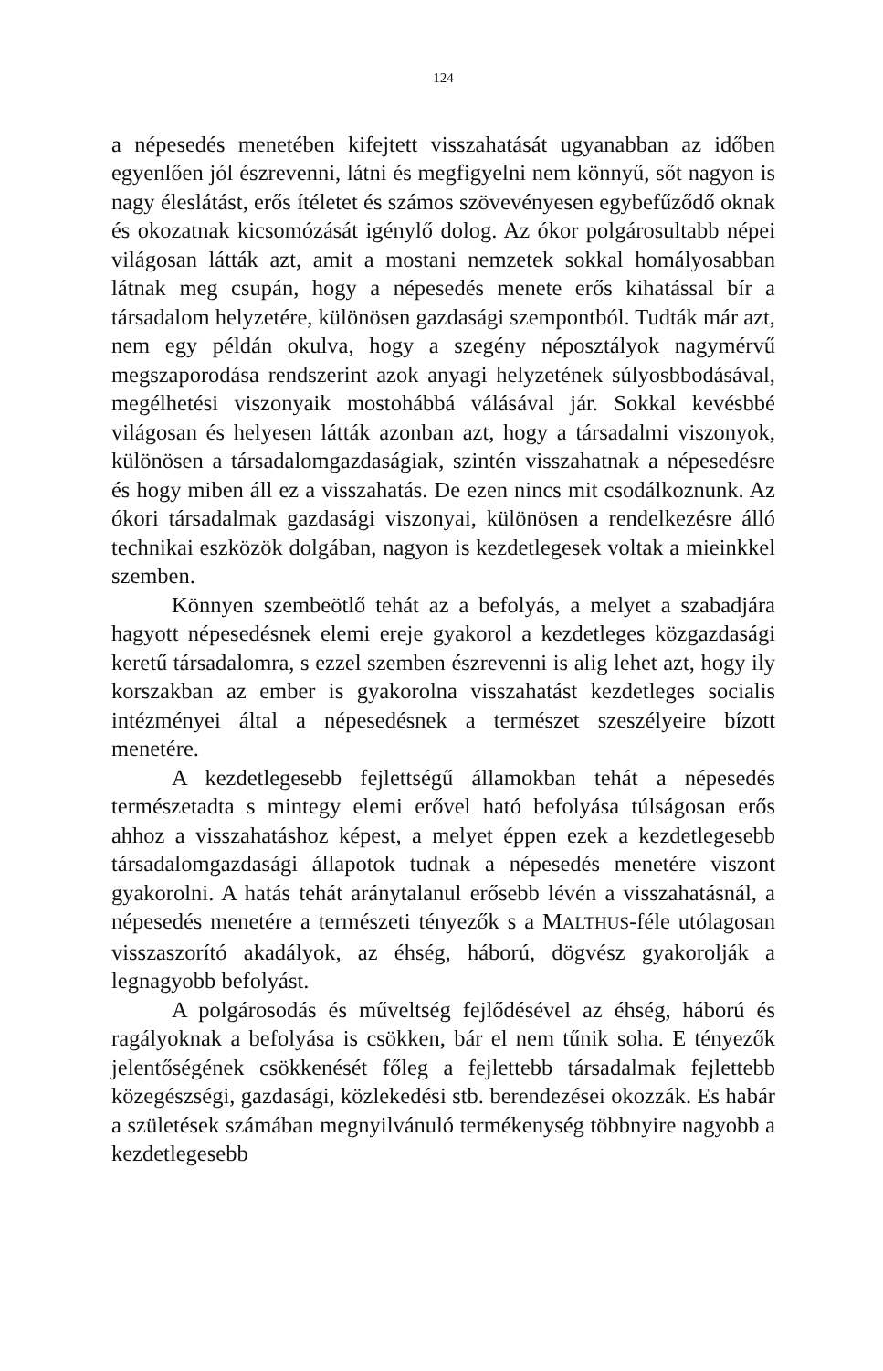124
a népesedés menetében kifejtett visszahatását ugyanabban az időben egyenlően jól észrevenni, látni és megfigyelni nem könnyű, sőt nagyon is nagy éleslátást, erős ítéletet és számos szövevényesen egybefűződő oknak és okozatnak kicsomózását igénylő dolog. Az ókor polgárosultabb népei világosan látták azt, amit a mostani nemzetek sokkal homályosabban látnak meg csupán, hogy a népesedés menete erős kihatással bír a társadalom helyzetére, különösen gazdasági szempontból. Tudták már azt, nem egy példán okulva, hogy a szegény néposztályok nagymérvű megszaporodása rendszerint azok anyagi helyzetének súlyosbbodásával, megélhetési viszonyaik mostohábbá válásával jár. Sokkal kevésbbé világosan és helyesen látták azonban azt, hogy a társadalmi viszonyok, különösen a társadalomgazdaságiak, szintén visszahatnak a népesedésre és hogy miben áll ez a visszahatás. De ezen nincs mit csodálkoznunk. Az ókori társadalmak gazdasági viszonyai, különösen a rendelkezésre álló technikai eszközök dolgában, nagyon is kezdetlegesek voltak a mieinkkel szemben.
Könnyen szembeötlő tehát az a befolyás, a melyet a szabadjára hagyott népesedésnek elemi ereje gyakorol a kezdetleges közgazdasági keretű társadalomra, s ezzel szemben észrevenni is alig lehet azt, hogy ily korszakban az ember is gyakorolna visszahatást kezdetleges socialis intézményei által a népesedésnek a természet szeszélyeire bízott menetére.
A kezdetlegesebb fejlettségű államokban tehát a népesedés természetadta s mintegy elemi erővel ható befolyása túlságosan erős ahhoz a visszahatáshoz képest, a melyet éppen ezek a kezdetlegesebb társadalomgazdasági állapotok tudnak a népesedés menetére viszont gyakorolni. A hatás tehát aránytalanul erősebb lévén a visszahatásnál, a népesedés menetére a természeti tényezők s a MALTHUS-féle utólagosan visszaszorító akadályok, az éhség, háború, dögvész gyakorolják a legnagyobb befolyást.
A polgárosodás és műveltség fejlődésével az éhség, háború és ragályoknak a befolyása is csökken, bár el nem tűnik soha. E tényezők jelentőségének csökkenését főleg a fejlettebb társadalmak fejlettebb közegészségi, gazdasági, közlekedési stb. berendezései okozzák. Es habár a születések számában megnyilvánuló termékenység többnyire nagyobb a kezdetlegesebb